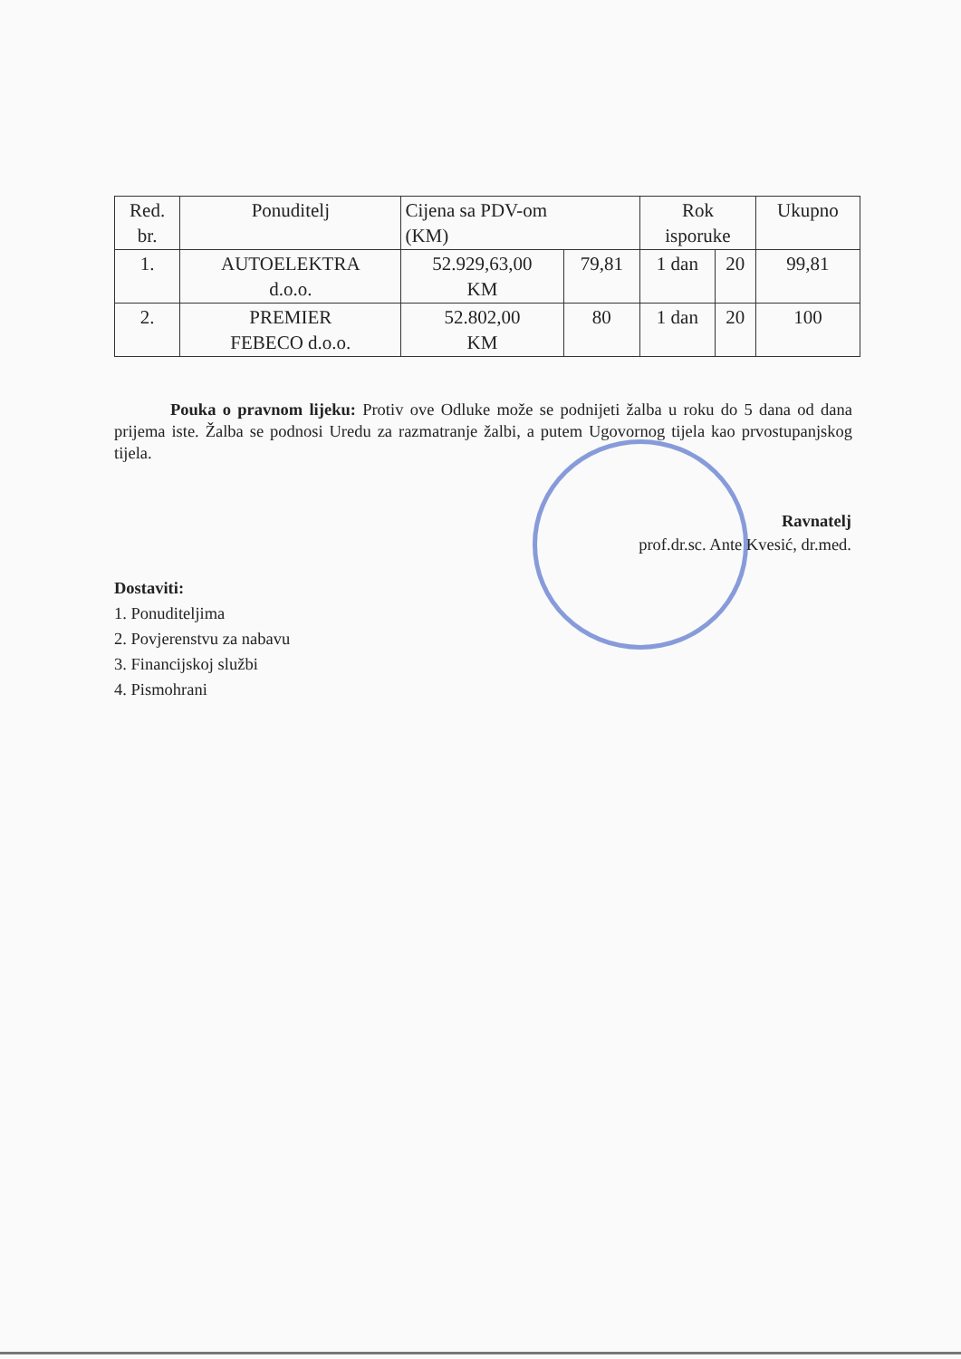| Red. br. | Ponuditelj | Cijena sa PDV-om (KM) | | Rok isporuke | | Ukupno |
| --- | --- | --- | --- | --- | --- | --- |
| 1. | AUTOELEKTRA d.o.o. | 52.929,63,00 KM | 79,81 | 1 dan | 20 | 99,81 |
| 2. | PREMIER FEBECO d.o.o. | 52.802,00 KM | 80 | 1 dan | 20 | 100 |
Pouka o pravnom lijeku: Protiv ove Odluke može se podnijeti žalba u roku do 5 dana od dana prijema iste. Žalba se podnosi Uredu za razmatranje žalbi, a putem Ugovornog tijela kao prvostupanjskog tijela.
Ravnatelj
prof.dr.sc. Ante Kvesić, dr.med.
Dostaviti:
1. Ponuditeljima
2. Povjerenstvu za nabavu
3. Financijskoj službi
4. Pismohrani